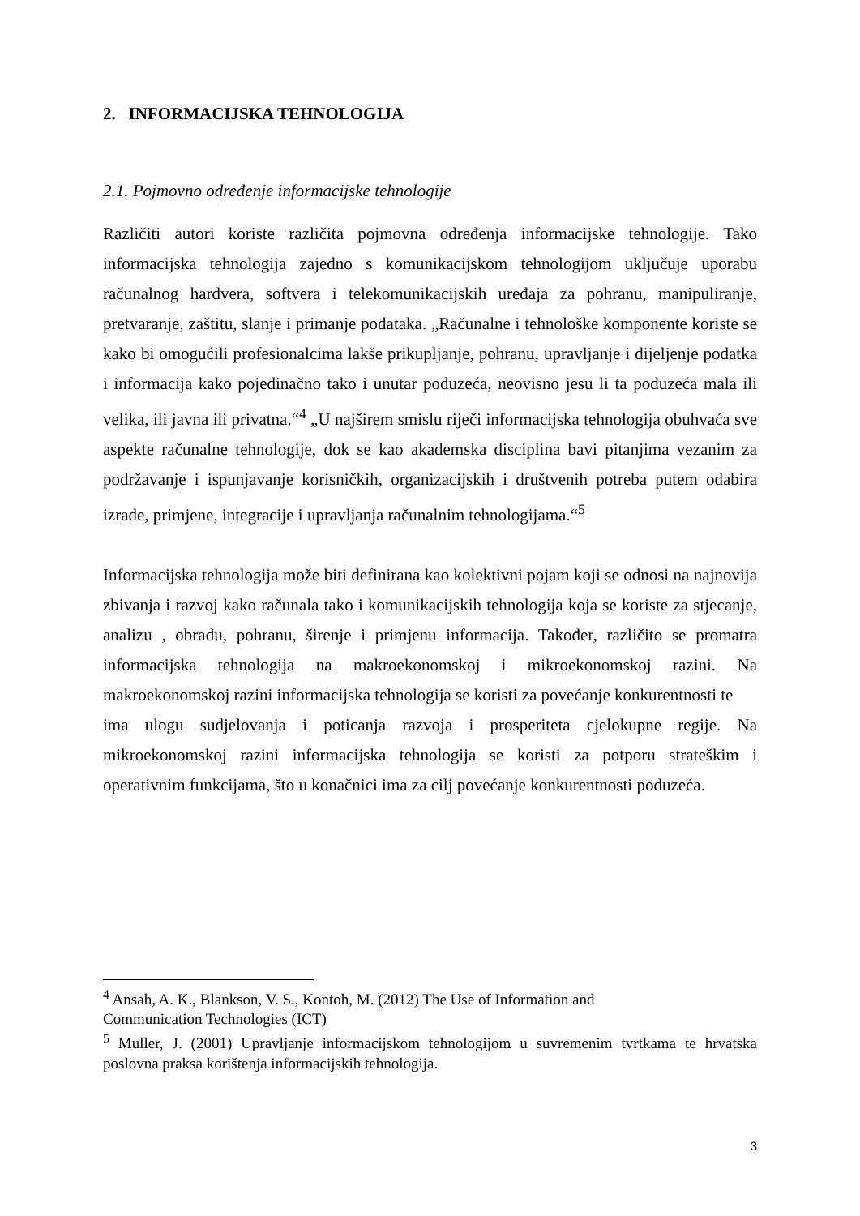2. INFORMACIJSKA TEHNOLOGIJA
2.1. Pojmovno određenje informacijske tehnologije
Različiti autori koriste različita pojmovna određenja informacijske tehnologije. Tako informacijska tehnologija zajedno s komunikacijskom tehnologijom uključuje uporabu računalnog hardvera, softvera i telekomunikacijskih uređaja za pohranu, manipuliranje, pretvaranje, zaštitu, slanje i primanje podataka. „Računalne i tehnološke komponente koriste se kako bi omogućili profesionalcima lakše prikupljanje, pohranu, upravljanje i dijeljenje podatka i informacija kako pojedinačno tako i unutar poduzeća, neovisno jesu li ta poduzeća mala ili velika, ili javna ili privatna.“<sup>4</sup> „U najširem smislu riječi informacijska tehnologija obuhvaća sve aspekte računalne tehnologije, dok se kao akademska disciplina bavi pitanjima vezanim za podržavanje i ispunjavanje korisničkih, organizacijskih i društvenih potreba putem odabira izrade, primjene, integracije i upravljanja računalnim tehnologijama.“<sup>5</sup>
Informacijska tehnologija može biti definirana kao kolektivni pojam koji se odnosi na najnovija zbivanja i razvoj kako računala tako i komunikacijskih tehnologija koja se koriste za stjecanje, analizu , obradu, pohranu, širenje i primjenu informacija. Također, različito se promatra informacijska tehnologija na makroekonomskoj i mikroekonomskoj razini. Na makroekonomskoj razini informacijska tehnologija se koristi za povećanje konkurentnosti te
ima ulogu sudjelovanja i poticanja razvoja i prosperiteta cjelokupne regije. Na mikroekonomskoj razini informacijska tehnologija se koristi za potporu strateškim i operativnim funkcijama, što u konačnici ima za cilj povećanje konkurentnosti poduzeća.
<sup>4</sup> Ansah, A. K., Blankson, V. S., Kontoh, M. (2012) The Use of Information and
Communication Technologies (ICT)
<sup>5</sup> Muller, J. (2001) Upravljanje informacijskom tehnologijom u suvremenim tvrtkama te hrvatska poslovna praksa korištenja informacijskih tehnologija.
3